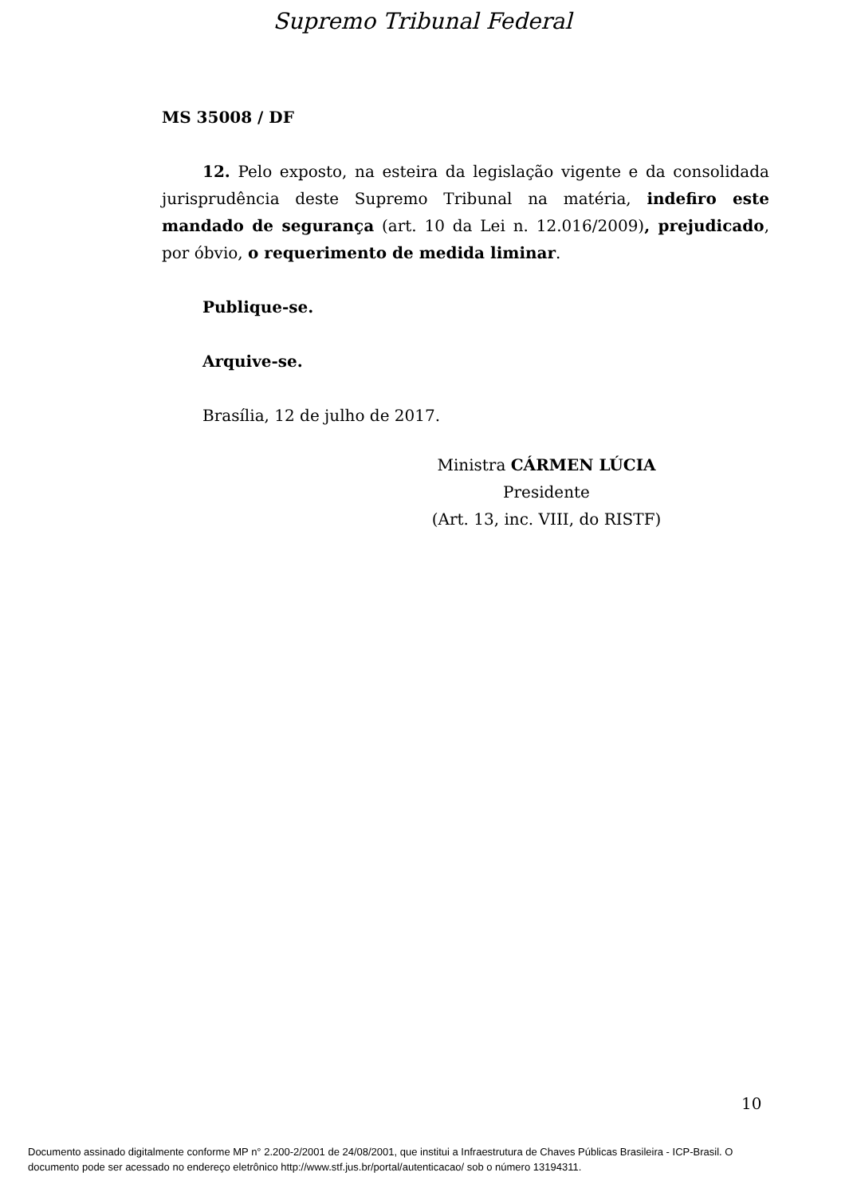Supremo Tribunal Federal
MS 35008 / DF
12. Pelo exposto, na esteira da legislação vigente e da consolidada jurisprudência deste Supremo Tribunal na matéria, indefiro este mandado de segurança (art. 10 da Lei n. 12.016/2009), prejudicado, por óbvio, o requerimento de medida liminar.
Publique-se.
Arquive-se.
Brasília, 12 de julho de 2017.
Ministra CÁRMEN LÚCIA
Presidente
(Art. 13, inc. VIII, do RISTF)
10
Documento assinado digitalmente conforme MP n° 2.200-2/2001 de 24/08/2001, que institui a Infraestrutura de Chaves Públicas Brasileira - ICP-Brasil. O
documento pode ser acessado no endereço eletrônico http://www.stf.jus.br/portal/autenticacao/ sob o número 13194311.